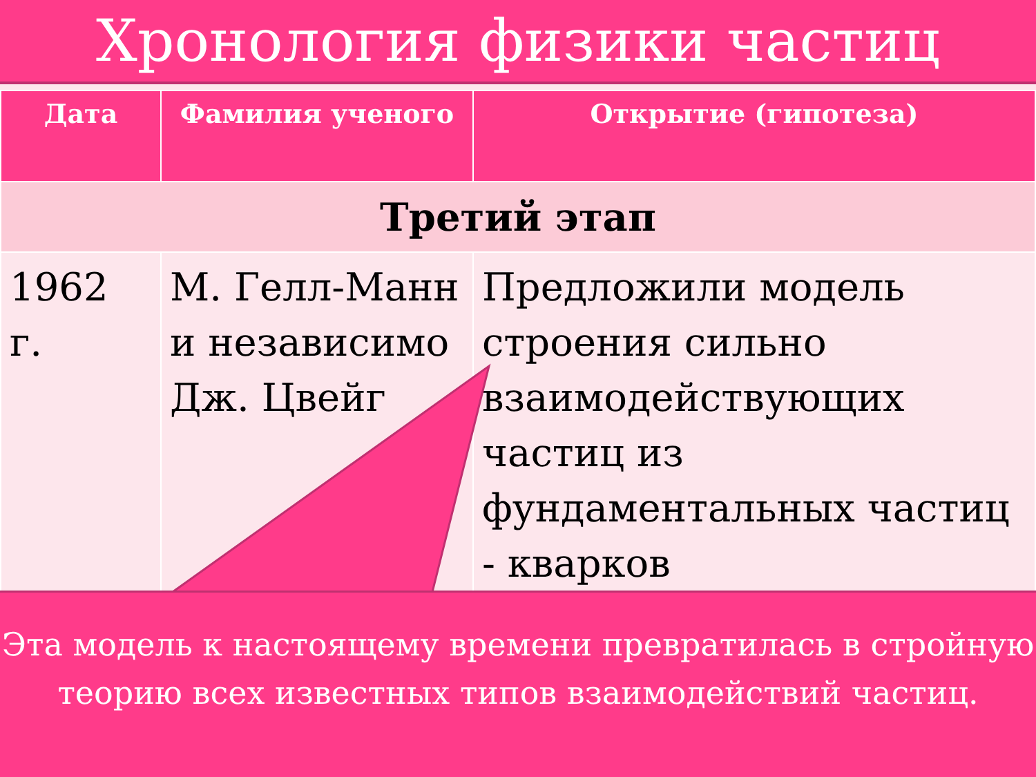Хронология физики частиц
| Дата | Фамилия ученого | Открытие (гипотеза) |
| --- | --- | --- |
| Третий этап | | |
| 1962 г. | М. Гелл-Манн и независимо Дж. Цвейг | Предложили модель строения сильно взаимодействующих частиц из фундаментальных частиц - кварков |
Эта модель к настоящему времени превратилась в стройную теорию всех известных типов взаимодействий частиц.